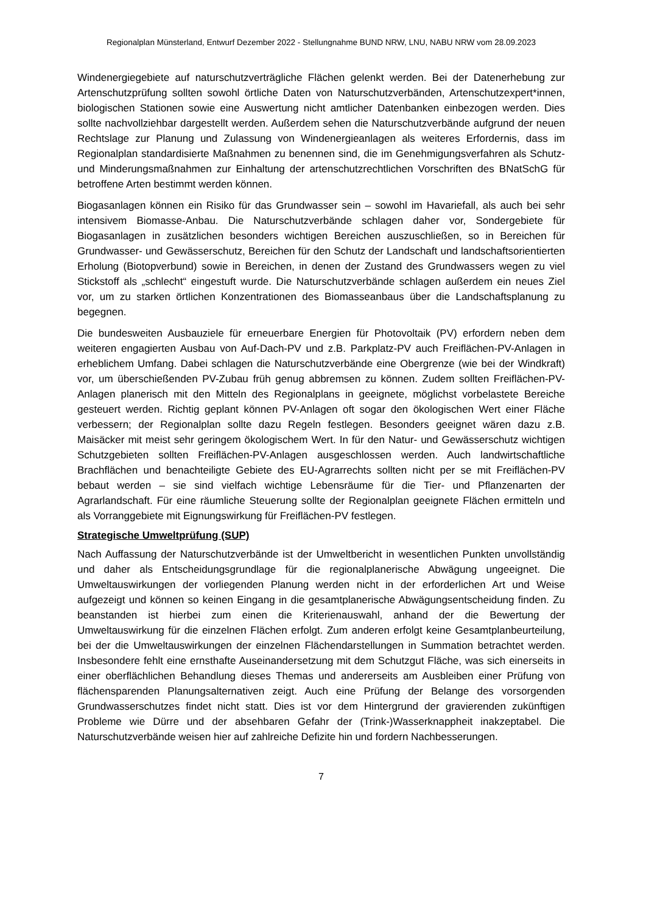Regionalplan Münsterland, Entwurf Dezember 2022 - Stellungnahme BUND NRW, LNU, NABU NRW vom 28.09.2023
Windenergiegebiete auf naturschutzverträgliche Flächen gelenkt werden. Bei der Datenerhebung zur Artenschutzprüfung sollten sowohl örtliche Daten von Naturschutzverbänden, Artenschutzexpert*innen, biologischen Stationen sowie eine Auswertung nicht amtlicher Datenbanken einbezogen werden. Dies sollte nachvollziehbar dargestellt werden. Außerdem sehen die Naturschutzverbände aufgrund der neuen Rechtslage zur Planung und Zulassung von Windenergieanlagen als weiteres Erfordernis, dass im Regionalplan standardisierte Maßnahmen zu benennen sind, die im Genehmigungsverfahren als Schutz- und Minderungsmaßnahmen zur Einhaltung der artenschutzrechtlichen Vorschriften des BNatSchG für betroffene Arten bestimmt werden können.
Biogasanlagen können ein Risiko für das Grundwasser sein – sowohl im Havariefall, als auch bei sehr intensivem Biomasse-Anbau. Die Naturschutzverbände schlagen daher vor, Sondergebiete für Biogasanlagen in zusätzlichen besonders wichtigen Bereichen auszuschließen, so in Bereichen für Grundwasser- und Gewässerschutz, Bereichen für den Schutz der Landschaft und landschaftsorientierten Erholung (Biotopverbund) sowie in Bereichen, in denen der Zustand des Grundwassers wegen zu viel Stickstoff als „schlecht“ eingestuft wurde. Die Naturschutzverbände schlagen außerdem ein neues Ziel vor, um zu starken örtlichen Konzentrationen des Biomasseanbaus über die Landschaftsplanung zu begegnen.
Die bundesweiten Ausbauziele für erneuerbare Energien für Photovoltaik (PV) erfordern neben dem weiteren engagierten Ausbau von Auf-Dach-PV und z.B. Parkplatz-PV auch Freiflächen-PV-Anlagen in erheblichem Umfang. Dabei schlagen die Naturschutzverbände eine Obergrenze (wie bei der Windkraft) vor, um überschießenden PV-Zubau früh genug abbremsen zu können. Zudem sollten Freiflächen-PV-Anlagen planerisch mit den Mitteln des Regionalplans in geeignete, möglichst vorbelastete Bereiche gesteuert werden. Richtig geplant können PV-Anlagen oft sogar den ökologischen Wert einer Fläche verbessern; der Regionalplan sollte dazu Regeln festlegen. Besonders geeignet wären dazu z.B. Maisäcker mit meist sehr geringem ökologischem Wert. In für den Natur- und Gewässerschutz wichtigen Schutzgebieten sollten Freiflächen-PV-Anlagen ausgeschlossen werden. Auch landwirtschaftliche Brachflächen und benachteiligte Gebiete des EU-Agrarrechts sollten nicht per se mit Freiflächen-PV bebaut werden – sie sind vielfach wichtige Lebensräume für die Tier- und Pflanzenarten der Agrarlandschaft. Für eine räumliche Steuerung sollte der Regionalplan geeignete Flächen ermitteln und als Vorranggebiete mit Eignungswirkung für Freiflächen-PV festlegen.
Strategische Umweltprüfung (SUP)
Nach Auffassung der Naturschutzverbände ist der Umweltbericht in wesentlichen Punkten unvollständig und daher als Entscheidungsgrundlage für die regionalplanerische Abwägung ungeeignet. Die Umweltauswirkungen der vorliegenden Planung werden nicht in der erforderlichen Art und Weise aufgezeigt und können so keinen Eingang in die gesamtplanerische Abwägungsentscheidung finden. Zu beanstanden ist hierbei zum einen die Kriterienauswahl, anhand der die Bewertung der Umweltauswirkung für die einzelnen Flächen erfolgt. Zum anderen erfolgt keine Gesamtplanbeurteilung, bei der die Umweltauswirkungen der einzelnen Flächendarstellungen in Summation betrachtet werden. Insbesondere fehlt eine ernsthafte Auseinandersetzung mit dem Schutzgut Fläche, was sich einerseits in einer oberflächlichen Behandlung dieses Themas und andererseits am Ausbleiben einer Prüfung von flächensparenden Planungsalternativen zeigt. Auch eine Prüfung der Belange des vorsorgenden Grundwasserschutzes findet nicht statt. Dies ist vor dem Hintergrund der gravierenden zukünftigen Probleme wie Dürre und der absehbaren Gefahr der (Trink-)Wasserknappheit inakzeptabel. Die Naturschutzverbände weisen hier auf zahlreiche Defizite hin und fordern Nachbesserungen.
7